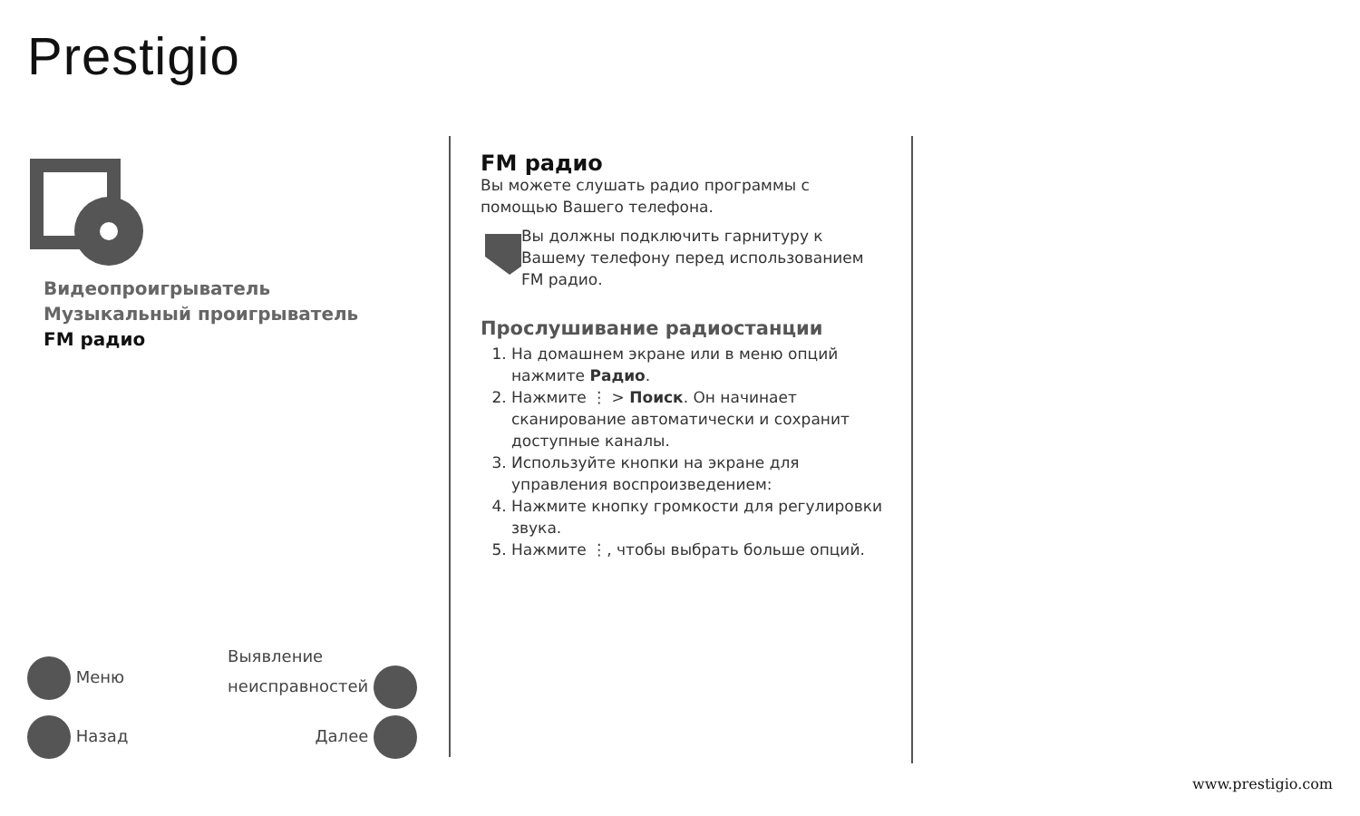Prestigio
Видеопроигрыватель
Музыкальный проигрыватель
FM радио
Меню Выявление
неисправностей
Назад Далее
FM радио
Вы можете слушать радио программы с помощью Вашего телефона.
Вы должны подключить гарнитуру к Вашему телефону перед использованием FM радио.
Прослушивание радиостанции
1. На домашнем экране или в меню опций нажмите Радио.
2. Нажмите ⋮ > Поиск. Он начинает сканирование автоматически и сохранит доступные каналы.
3. Используйте кнопки на экране для управления воспроизведением:
4. Нажмите кнопку громкости для регулировки звука.
5. Нажмите ⋮, чтобы выбрать больше опций.
www.prestigio.com